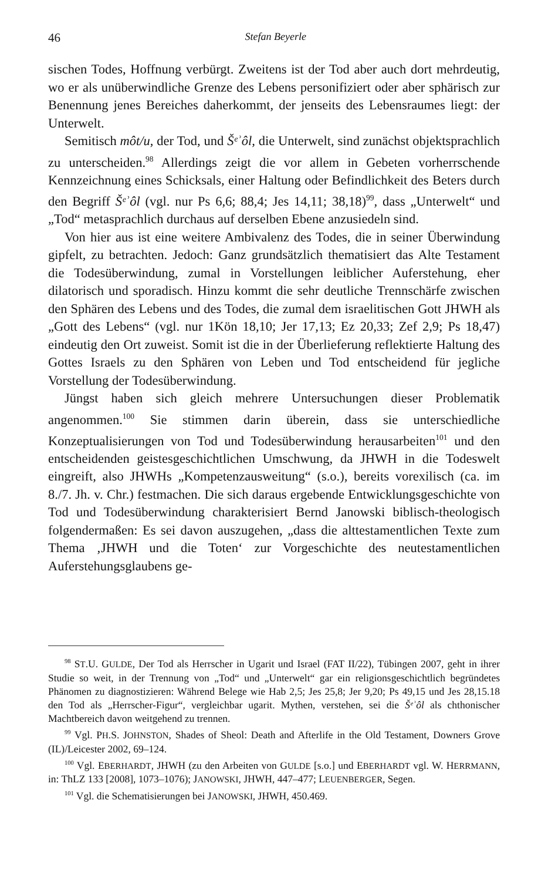46 Stefan Beyerle
sischen Todes, Hoffnung verbürgt. Zweitens ist der Tod aber auch dort mehrdeutig, wo er als unüberwindliche Grenze des Lebens personifiziert oder aber sphärisch zur Benennung jenes Bereiches daherkommt, der jenseits des Lebensraumes liegt: der Unterwelt.
Semitisch môt/u, der Tod, und Šᵉʾôl, die Unterwelt, sind zunächst objektsprachlich zu unterscheiden.<sup>98</sup> Allerdings zeigt die vor allem in Gebeten vorherrschende Kennzeichnung eines Schicksals, einer Haltung oder Befindlichkeit des Beters durch den Begriff Šᵉʾôl (vgl. nur Ps 6,6; 88,4; Jes 14,11; 38,18)<sup>99</sup>, dass „Unterwelt“ und „Tod“ metasprachlich durchaus auf derselben Ebene anzusiedeln sind.
Von hier aus ist eine weitere Ambivalenz des Todes, die in seiner Überwindung gipfelt, zu betrachten. Jedoch: Ganz grundsätzlich thematisiert das Alte Testament die Todesüberwindung, zumal in Vorstellungen leiblicher Auferstehung, eher dilatorisch und sporadisch. Hinzu kommt die sehr deutliche Trennschärfe zwischen den Sphären des Lebens und des Todes, die zumal dem israelitischen Gott JHWH als „Gott des Lebens“ (vgl. nur 1Kön 18,10; Jer 17,13; Ez 20,33; Zef 2,9; Ps 18,47) eindeutig den Ort zuweist. Somit ist die in der Überlieferung reflektierte Haltung des Gottes Israels zu den Sphären von Leben und Tod entscheidend für jegliche Vorstellung der Todesüberwindung.
Jüngst haben sich gleich mehrere Untersuchungen dieser Problematik angenommen.<sup>100</sup> Sie stimmen darin überein, dass sie unterschiedliche Konzeptualisierungen von Tod und Todesüberwindung herausarbeiten<sup>101</sup> und den entscheidenden geistesgeschichtlichen Umschwung, da JHWH in die Todeswelt eingreift, also JHWHs „Kompetenzausweitung“ (s.o.), bereits vorexilisch (ca. im 8./7. Jh. v. Chr.) festmachen. Die sich daraus ergebende Entwicklungsgeschichte von Tod und Todesüberwindung charakterisiert Bernd Janowski biblisch-theologisch folgendermaßen: Es sei davon auszugehen, „dass die alttestamentlichen Texte zum Thema ‚JHWH und die Toten‘ zur Vorgeschichte des neutestamentlichen Auferstehungsglaubens ge-
<sup>98</sup> ST.U. GULDE, Der Tod als Herrscher in Ugarit und Israel (FAT II/22), Tübingen 2007, geht in ihrer Studie so weit, in der Trennung von „Tod“ und „Unterwelt“ gar ein religionsgeschichtlich begründetes Phänomen zu diagnostizieren: Während Belege wie Hab 2,5; Jes 25,8; Jer 9,20; Ps 49,15 und Jes 28,15.18 den Tod als „Herrscher-Figur“, vergleichbar ugarit. Mythen, verstehen, sei die Šᵉʾôl als chthonischer Machtbereich davon weitgehend zu trennen.
<sup>99</sup> Vgl. PH.S. JOHNSTON, Shades of Sheol: Death and Afterlife in the Old Testament, Downers Grove (IL)/Leicester 2002, 69–124.
<sup>100</sup> Vgl. EBERHARDT, JHWH (zu den Arbeiten von GULDE [s.o.] und EBERHARDT vgl. W. HERRMANN, in: ThLZ 133 [2008], 1073–1076); JANOWSKI, JHWH, 447–477; LEUENBERGER, Segen.
<sup>101</sup> Vgl. die Schematisierungen bei JANOWSKI, JHWH, 450.469.